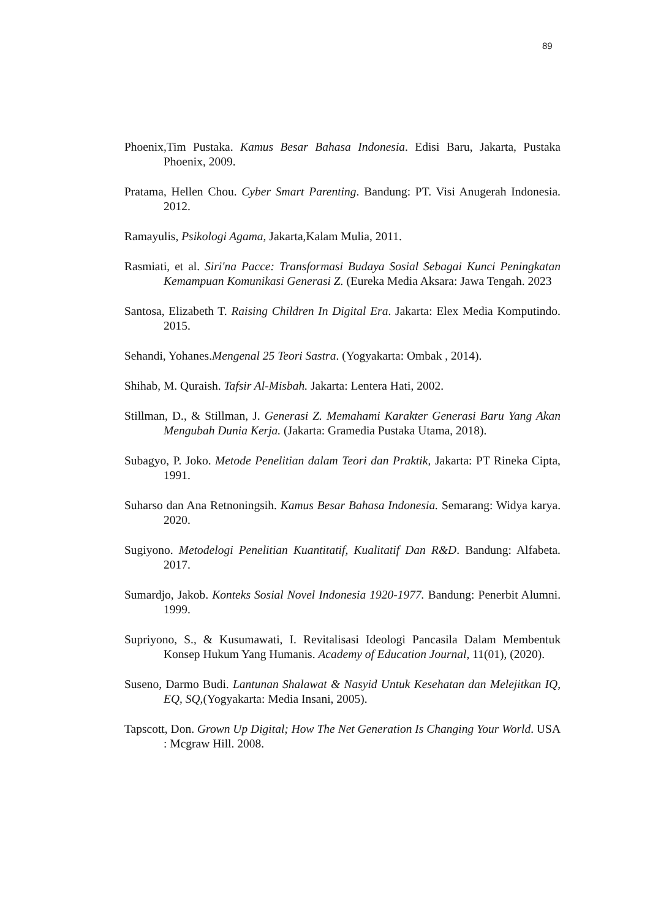89
Phoenix,Tim Pustaka. Kamus Besar Bahasa Indonesia. Edisi Baru, Jakarta, Pustaka Phoenix, 2009.
Pratama, Hellen Chou. Cyber Smart Parenting. Bandung: PT. Visi Anugerah Indonesia. 2012.
Ramayulis, Psikologi Agama, Jakarta,Kalam Mulia, 2011.
Rasmiati, et al. Siri'na Pacce: Transformasi Budaya Sosial Sebagai Kunci Peningkatan Kemampuan Komunikasi Generasi Z. (Eureka Media Aksara: Jawa Tengah. 2023
Santosa, Elizabeth T. Raising Children In Digital Era. Jakarta: Elex Media Komputindo. 2015.
Sehandi, Yohanes.Mengenal 25 Teori Sastra. (Yogyakarta: Ombak , 2014).
Shihab, M. Quraish. Tafsir Al-Misbah. Jakarta: Lentera Hati, 2002.
Stillman, D., & Stillman, J. Generasi Z. Memahami Karakter Generasi Baru Yang Akan Mengubah Dunia Kerja. (Jakarta: Gramedia Pustaka Utama, 2018).
Subagyo, P. Joko. Metode Penelitian dalam Teori dan Praktik, Jakarta: PT Rineka Cipta, 1991.
Suharso dan Ana Retnoningsih. Kamus Besar Bahasa Indonesia. Semarang: Widya karya. 2020.
Sugiyono. Metodelogi Penelitian Kuantitatif, Kualitatif Dan R&D. Bandung: Alfabeta. 2017.
Sumardjo, Jakob. Konteks Sosial Novel Indonesia 1920-1977. Bandung: Penerbit Alumni. 1999.
Supriyono, S., & Kusumawati, I. Revitalisasi Ideologi Pancasila Dalam Membentuk Konsep Hukum Yang Humanis. Academy of Education Journal, 11(01), (2020).
Suseno, Darmo Budi. Lantunan Shalawat & Nasyid Untuk Kesehatan dan Melejitkan IQ, EQ, SQ,(Yogyakarta: Media Insani, 2005).
Tapscott, Don. Grown Up Digital; How The Net Generation Is Changing Your World. USA : Mcgraw Hill. 2008.